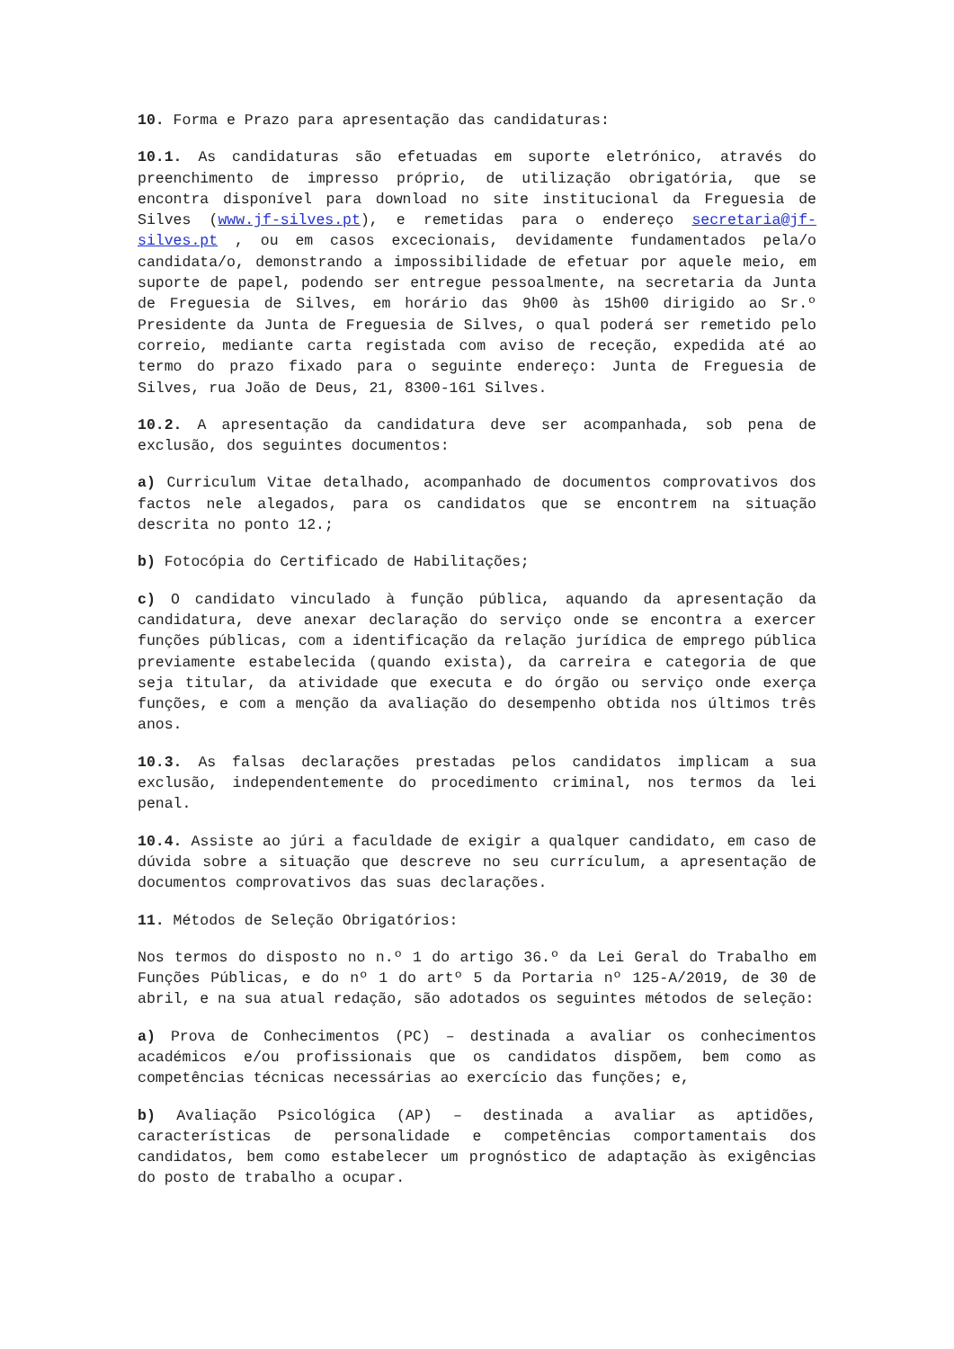10. Forma e Prazo para apresentação das candidaturas:
10.1. As candidaturas são efetuadas em suporte eletrónico, através do preenchimento de impresso próprio, de utilização obrigatória, que se encontra disponível para download no site institucional da Freguesia de Silves (www.jf-silves.pt), e remetidas para o endereço secretaria@jf-silves.pt , ou em casos excecionais, devidamente fundamentados pela/o candidata/o, demonstrando a impossibilidade de efetuar por aquele meio, em suporte de papel, podendo ser entregue pessoalmente, na secretaria da Junta de Freguesia de Silves, em horário das 9h00 às 15h00 dirigido ao Sr.º Presidente da Junta de Freguesia de Silves, o qual poderá ser remetido pelo correio, mediante carta registada com aviso de receção, expedida até ao termo do prazo fixado para o seguinte endereço: Junta de Freguesia de Silves, rua João de Deus, 21, 8300-161 Silves.
10.2. A apresentação da candidatura deve ser acompanhada, sob pena de exclusão, dos seguintes documentos:
a) Curriculum Vitae detalhado, acompanhado de documentos comprovativos dos factos nele alegados, para os candidatos que se encontrem na situação descrita no ponto 12.;
b) Fotocópia do Certificado de Habilitações;
c) O candidato vinculado à função pública, aquando da apresentação da candidatura, deve anexar declaração do serviço onde se encontra a exercer funções públicas, com a identificação da relação jurídica de emprego pública previamente estabelecida (quando exista), da carreira e categoria de que seja titular, da atividade que executa e do órgão ou serviço onde exerça funções, e com a menção da avaliação do desempenho obtida nos últimos três anos.
10.3. As falsas declarações prestadas pelos candidatos implicam a sua exclusão, independentemente do procedimento criminal, nos termos da lei penal.
10.4. Assiste ao júri a faculdade de exigir a qualquer candidato, em caso de dúvida sobre a situação que descreve no seu currículum, a apresentação de documentos comprovativos das suas declarações.
11. Métodos de Seleção Obrigatórios:
Nos termos do disposto no n.º 1 do artigo 36.º da Lei Geral do Trabalho em Funções Públicas, e do nº 1 do artº 5 da Portaria nº 125-A/2019, de 30 de abril, e na sua atual redação, são adotados os seguintes métodos de seleção:
a) Prova de Conhecimentos (PC) – destinada a avaliar os conhecimentos académicos e/ou profissionais que os candidatos dispõem, bem como as competências técnicas necessárias ao exercício das funções; e,
b) Avaliação Psicológica (AP) – destinada a avaliar as aptidões, características de personalidade e competências comportamentais dos candidatos, bem como estabelecer um prognóstico de adaptação às exigências do posto de trabalho a ocupar.